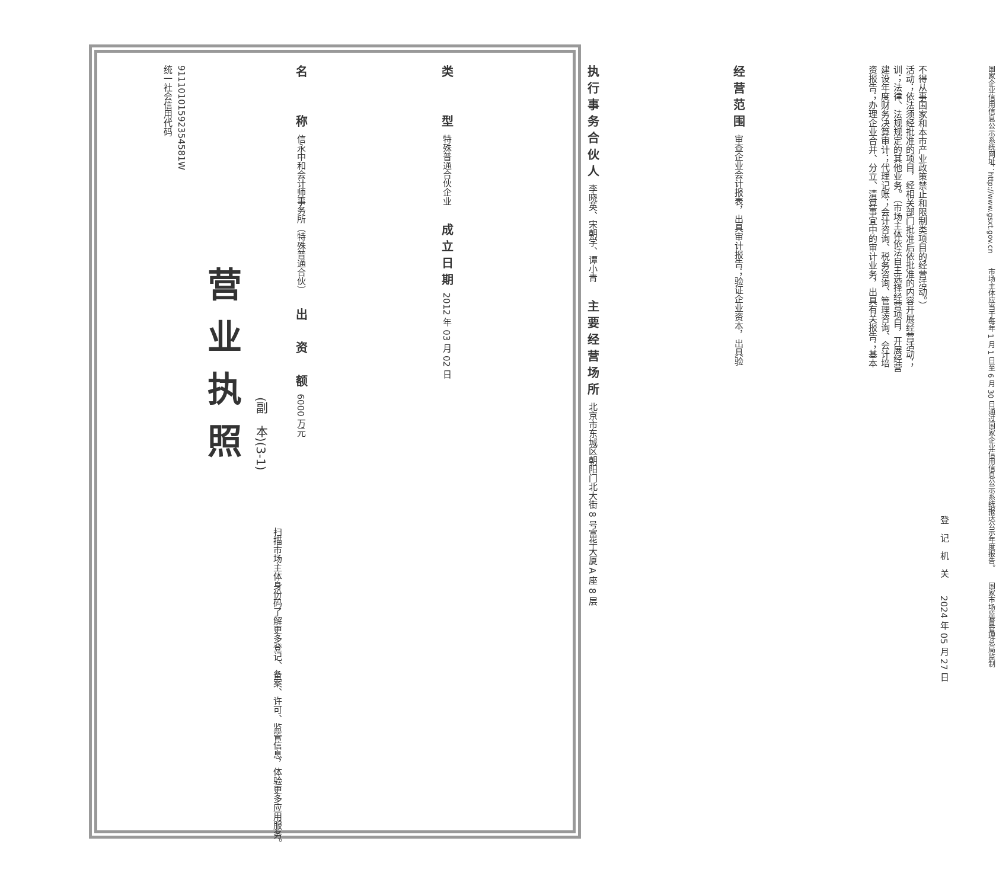统一社会信用代码
91110101592354581W
营业执照
(副　本)(3-1)
扫描市场主体身份码了解更多登记、备案、许可、监管信息，体验更多应用服务。
名　　称 信永中和会计师事务所（特殊普通合伙）　　出　资　额 6000 万元
类　　型 特殊普通合伙企业　　成立日期 2012 年 03 月 02 日
执行事务合伙人 李晓英、宋朝学、谭小青　　主要经营场所 北京市东城区朝阳门北大街 8 号富华大厦 A 座 8 层
经营范围 审查企业会计报表，出具审计报告；验证企业资本，出具验资报告；办理企业合并、分立、清算事宜中的审计业务，出具有关报告；基本建设年度财务决算审计；代理记账；会计咨询、税务咨询、管理咨询、会计培训；法律、法规规定的其他业务。（市场主体依法自主选择经营项目，开展经营活动；依法须经批准的项目，经相关部门批准后依批准的内容开展经营活动；不得从事国家和本市产业政策禁止和限制类项目的经营活动。）
登　记　机　关　　2024 年 05 月 27 日
国家企业信用信息公示系统网址：http://www.gsxt.gov.cn　　市场主体应当于每年 1 月 1 日至 6 月 30 日通过国家企业信用信息公示系统报送公示年度报告。　　国家市场监督管理总局监制